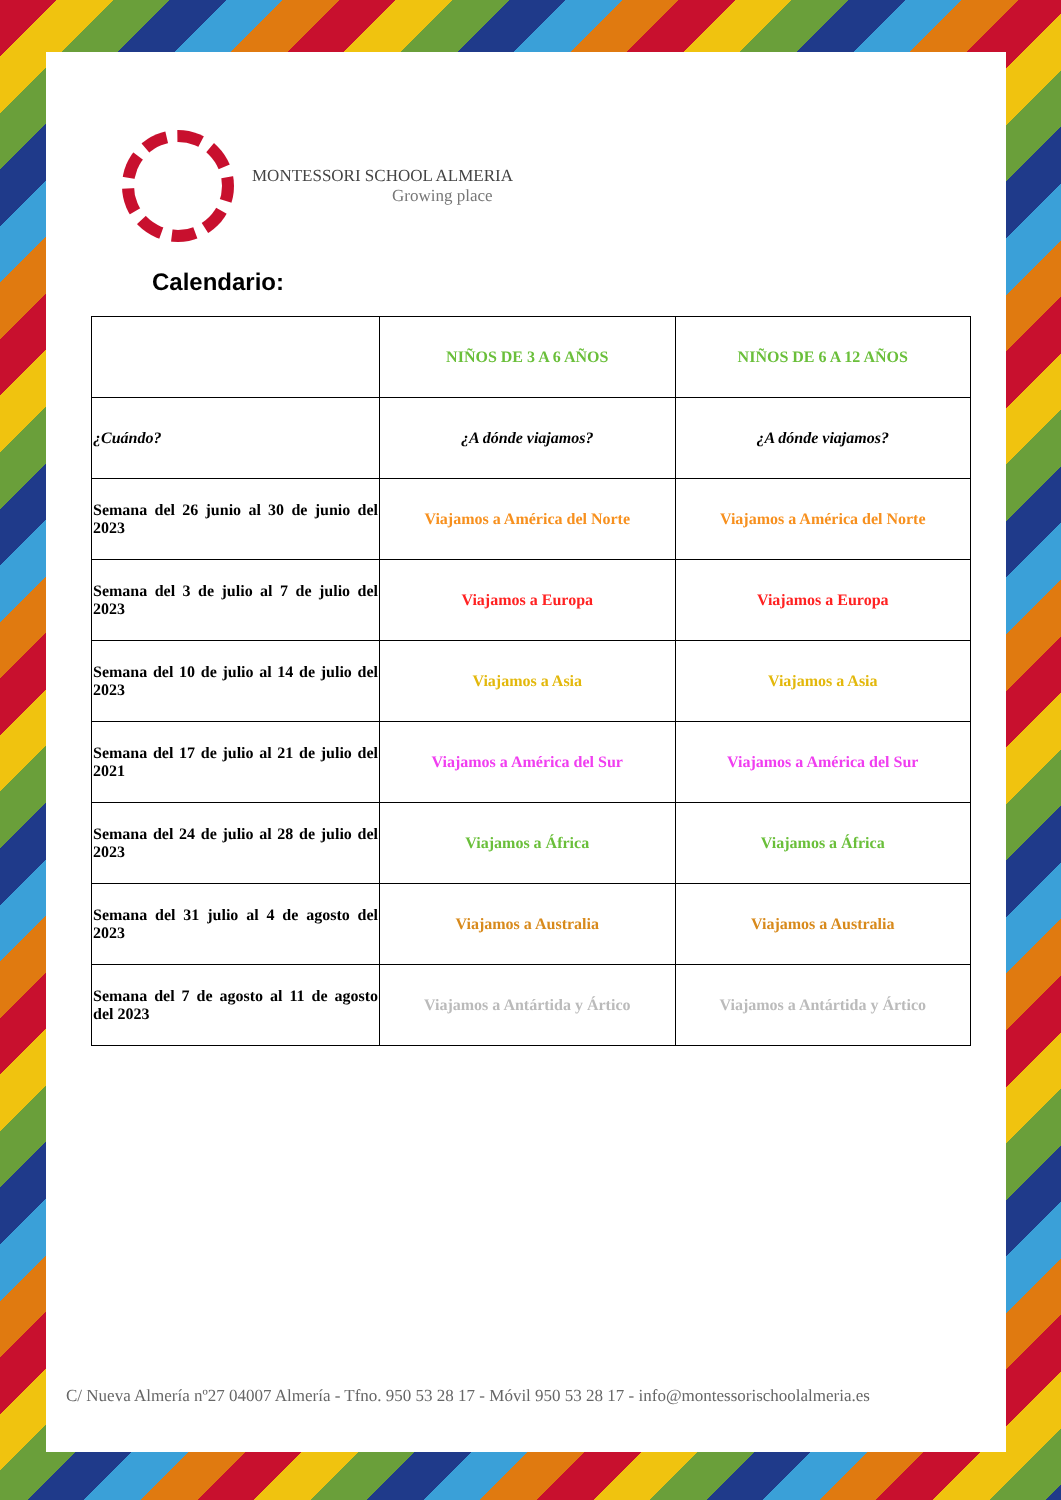MONTESSORI SCHOOL ALMERIA
Growing place
Calendario:
| | NIÑOS DE 3 A 6 AÑOS | NIÑOS DE 6 A 12 AÑOS |
| ¿Cuándo? | ¿A dónde viajamos? | ¿A dónde viajamos? |
| Semana del 26 junio al 30 de junio del 2023 | Viajamos a América del Norte | Viajamos a América del Norte |
| Semana del 3 de julio al 7 de julio del 2023 | Viajamos a Europa | Viajamos a Europa |
| Semana del 10 de julio al 14 de julio del 2023 | Viajamos a Asia | Viajamos a Asia |
| Semana del 17 de julio al 21 de julio del 2021 | Viajamos a América del Sur | Viajamos a América del Sur |
| Semana del 24 de julio al 28 de julio del 2023 | Viajamos a África | Viajamos a África |
| Semana del 31 julio al 4 de agosto del 2023 | Viajamos a Australia | Viajamos a Australia |
| Semana del 7 de agosto al 11 de agosto del 2023 | Viajamos a Antártida y Ártico | Viajamos a Antártida y Ártico |
C/ Nueva Almería nº27 04007 Almería - Tfno. 950 53 28 17 - Móvil 950 53 28 17 - info@montessorischoolalmeria.es